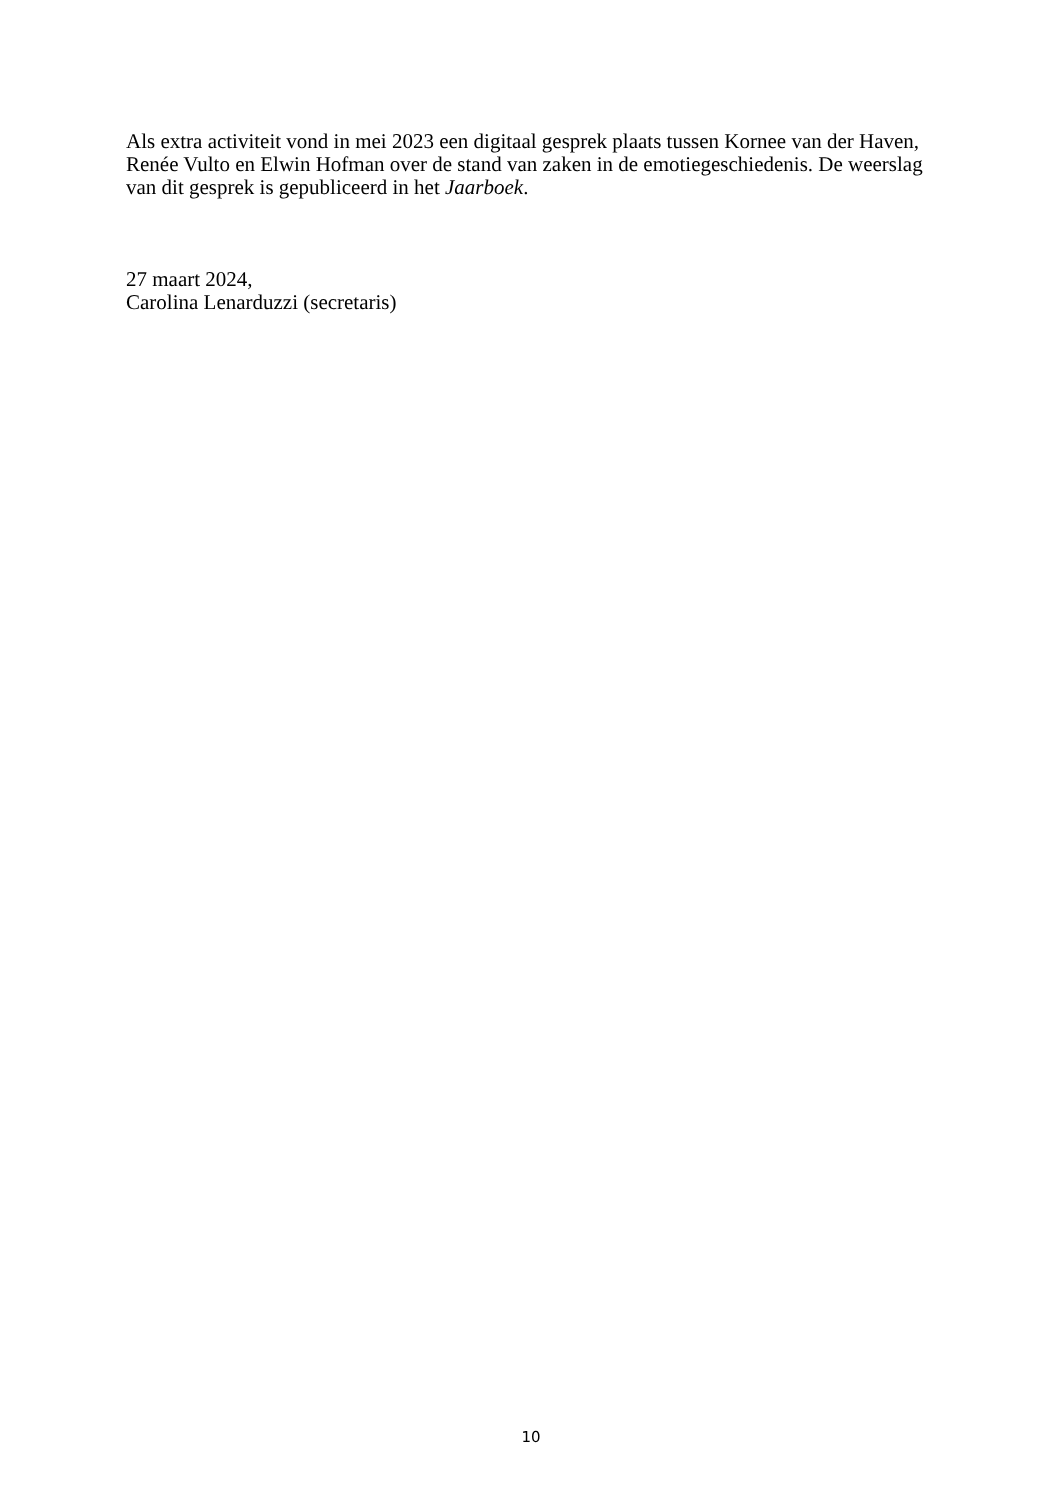Als extra activiteit vond in mei 2023 een digitaal gesprek plaats tussen Kornee van der Haven, Renée Vulto en Elwin Hofman over de stand van zaken in de emotiegeschiedenis. De weerslag van dit gesprek is gepubliceerd in het Jaarboek.
27 maart 2024,
Carolina Lenarduzzi (secretaris)
10